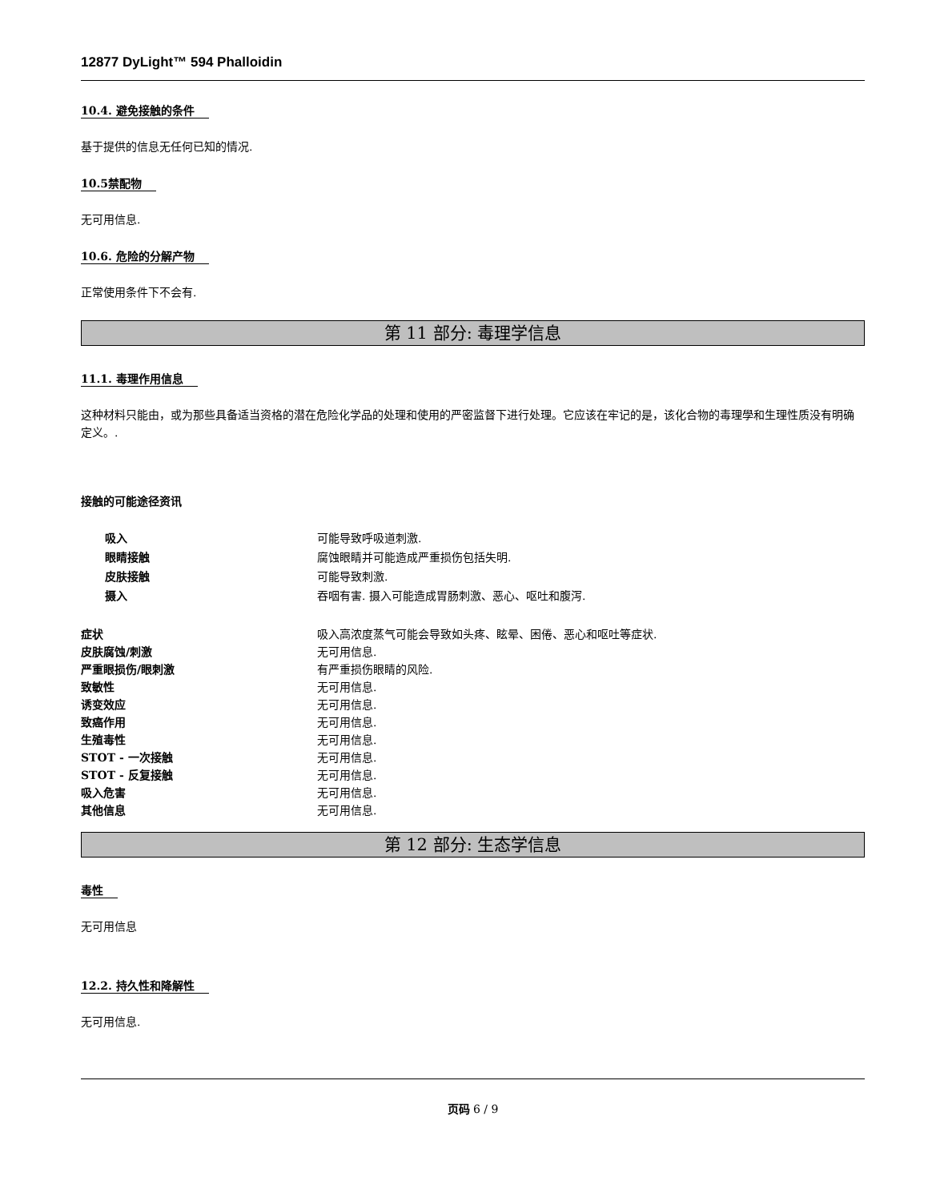12877 DyLight™ 594 Phalloidin
10.4. 避免接触的条件
基于提供的信息无任何已知的情况.
10.5禁配物
无可用信息.
10.6. 危险的分解产物
正常使用条件下不会有.
第 11 部分: 毒理学信息
11.1. 毒理作用信息
这种材料只能由，或为那些具备适当资格的潜在危险化学品的处理和使用的严密监督下进行处理。它应该在牢记的是，该化合物的毒理學和生理性质没有明确定义。.
接触的可能途径资讯
| 吸入 | 可能导致呼吸道刺激. |
| 眼睛接触 | 腐蚀眼睛并可能造成严重损伤包括失明. |
| 皮肤接触 | 可能导致刺激. |
| 摄入 | 吞咽有害. 摄入可能造成胃肠刺激、恶心、呕吐和腹泻. |
| 症状 | 吸入高浓度蒸气可能会导致如头疼、眩晕、困倦、恶心和呕吐等症状. |
| 皮肤腐蚀/刺激 | 无可用信息. |
| 严重眼损伤/眼刺激 | 有严重损伤眼睛的风险. |
| 致敏性 | 无可用信息. |
| 诱变效应 | 无可用信息. |
| 致癌作用 | 无可用信息. |
| 生殖毒性 | 无可用信息. |
| STOT - 一次接触 | 无可用信息. |
| STOT - 反复接触 | 无可用信息. |
| 吸入危害 | 无可用信息. |
| 其他信息 | 无可用信息. |
第 12 部分: 生态学信息
毒性
无可用信息
12.2. 持久性和降解性
无可用信息.
页码 6 / 9